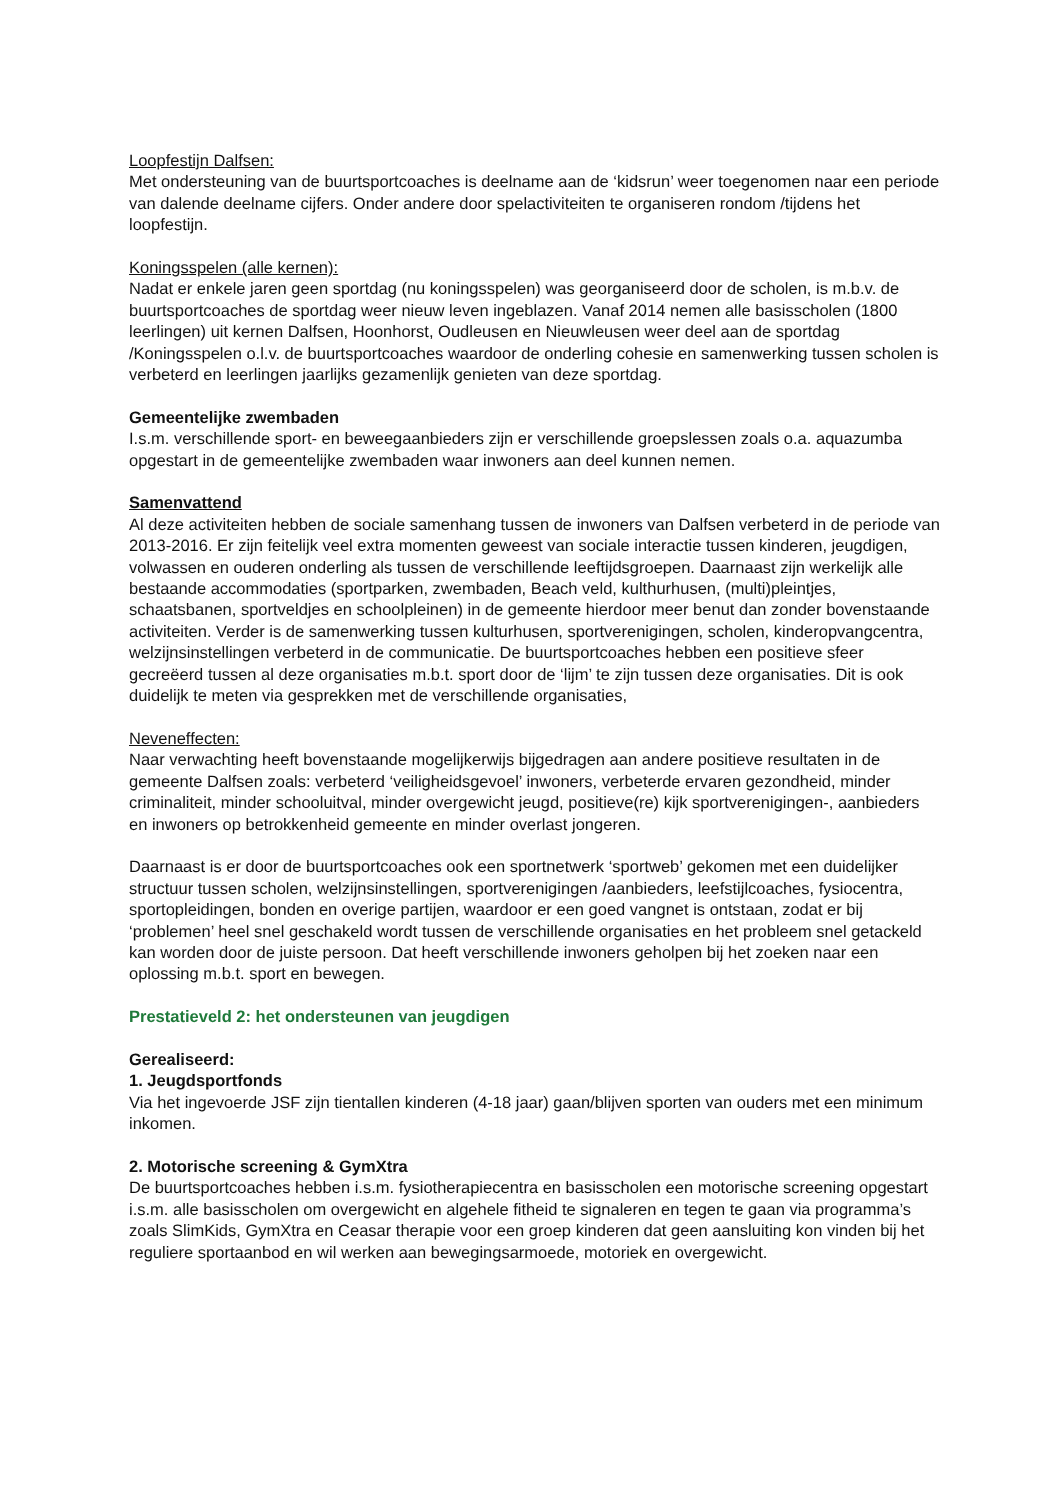Loopfestijn Dalfsen:
Met ondersteuning van de buurtsportcoaches is deelname aan de ‘kidsrun’ weer toegenomen naar een periode van dalende deelname cijfers. Onder andere door spelactiviteiten te organiseren rondom /tijdens het loopfestijn.
Koningsspelen (alle kernen):
Nadat er enkele jaren geen sportdag (nu koningsspelen) was georganiseerd door de scholen, is m.b.v. de buurtsportcoaches de sportdag weer nieuw leven ingeblazen. Vanaf 2014 nemen alle basisscholen (1800 leerlingen) uit kernen Dalfsen, Hoonhorst, Oudleusen en Nieuwleusen weer deel aan de sportdag /Koningsspelen o.l.v. de buurtsportcoaches waardoor de onderling cohesie en samenwerking tussen scholen is verbeterd en leerlingen jaarlijks gezamenlijk genieten van deze sportdag.
Gemeentelijke zwembaden
I.s.m. verschillende sport- en beweegaanbieders zijn er verschillende groepslessen zoals o.a. aquazumba opgestart in de gemeentelijke zwembaden waar inwoners aan deel kunnen nemen.
Samenvattend
Al deze activiteiten hebben de sociale samenhang tussen de inwoners van Dalfsen verbeterd in de periode van 2013-2016. Er zijn feitelijk veel extra momenten geweest van sociale interactie tussen kinderen, jeugdigen, volwassen en ouderen onderling als tussen de verschillende leeftijdsgroepen. Daarnaast zijn werkelijk alle bestaande accommodaties (sportparken, zwembaden, Beach veld, kulthurhusen, (multi)pleintjes, schaatsbanen, sportveldjes en schoolpleinen) in de gemeente hierdoor meer benut dan zonder bovenstaande activiteiten. Verder is de samenwerking tussen kulturhusen, sportverenigingen, scholen, kinderopvangcentra, welzijnsinstellingen verbeterd in de communicatie. De buurtsportcoaches hebben een positieve sfeer gecreëerd tussen al deze organisaties m.b.t. sport door de ‘lijm’ te zijn tussen deze organisaties. Dit is ook duidelijk te meten via gesprekken met de verschillende organisaties,
Neveneffecten:
Naar verwachting heeft bovenstaande mogelijkerwijs bijgedragen aan andere positieve resultaten in de gemeente Dalfsen zoals: verbeterd ‘veiligheidsgevoel’ inwoners, verbeterde ervaren gezondheid, minder criminaliteit, minder schooluitval, minder overgewicht jeugd, positieve(re) kijk sportverenigingen-, aanbieders en inwoners op betrokkenheid gemeente en minder overlast jongeren.
Daarnaast is er door de buurtsportcoaches ook een sportnetwerk ‘sportweb’ gekomen met een duidelijker structuur tussen scholen, welzijnsinstellingen, sportverenigingen /aanbieders, leefstijlcoaches, fysiocentra, sportopleidingen, bonden en overige partijen, waardoor er een goed vangnet is ontstaan, zodat er bij ‘problemen’ heel snel geschakeld wordt tussen de verschillende organisaties en het probleem snel getackeld kan worden door de juiste persoon. Dat heeft verschillende inwoners geholpen bij het zoeken naar een oplossing m.b.t. sport en bewegen.
Prestatieveld 2: het ondersteunen van jeugdigen
Gerealiseerd:
1. Jeugdsportfonds
Via het ingevoerde JSF zijn tientallen kinderen (4-18 jaar) gaan/blijven sporten van ouders met een minimum inkomen.
2. Motorische screening & GymXtra
De buurtsportcoaches hebben i.s.m. fysiotherapiecentra en basisscholen een motorische screening opgestart i.s.m. alle basisscholen om overgewicht en algehele fitheid te signaleren en tegen te gaan via programma’s zoals SlimKids, GymXtra en Ceasar therapie voor een groep kinderen dat geen aansluiting kon vinden bij het reguliere sportaanbod en wil werken aan bewegingsarmoede, motoriek en overgewicht.